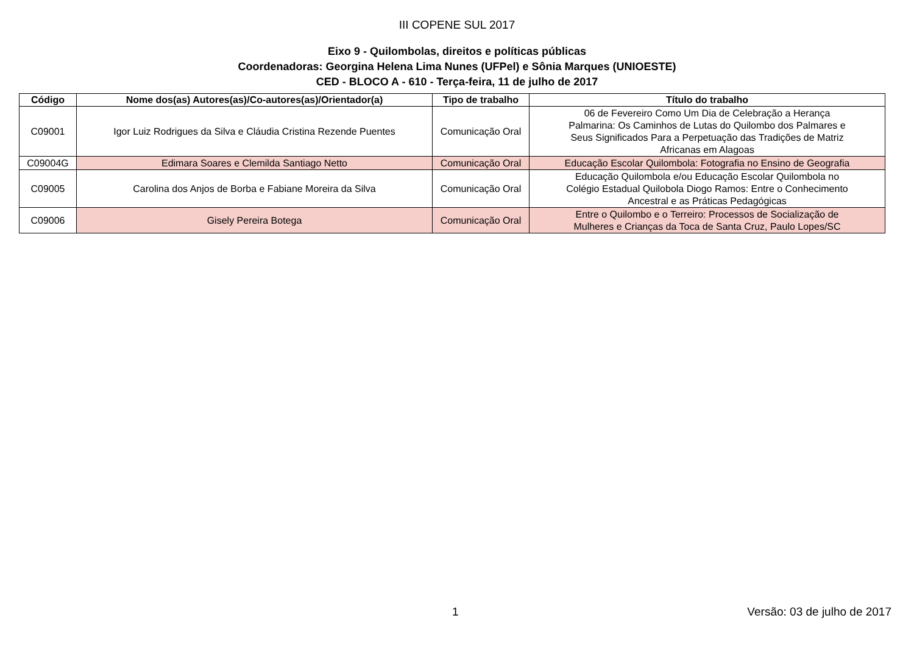III COPENE SUL 2017
Eixo 9 - Quilombolas, direitos e políticas públicas
Coordenadoras: Georgina Helena Lima Nunes (UFPel) e Sônia Marques (UNIOESTE)
CED - BLOCO A - 610 - Terça-feira, 11 de julho de 2017
| Código | Nome dos(as) Autores(as)/Co-autores(as)/Orientador(a) | Tipo de trabalho | Título do trabalho |
| --- | --- | --- | --- |
| C09001 | Igor Luiz Rodrigues da Silva e Cláudia Cristina Rezende Puentes | Comunicação Oral | 06 de Fevereiro Como Um Dia de Celebração a Herança Palmarina: Os Caminhos de Lutas do Quilombo dos Palmares e Seus Significados Para a Perpetuação das Tradições de Matriz Africanas em Alagoas |
| C09004G | Edimara Soares e Clemilda Santiago Netto | Comunicação Oral | Educação Escolar Quilombola: Fotografia no Ensino de Geografia |
| C09005 | Carolina dos Anjos de Borba e Fabiane Moreira da Silva | Comunicação Oral | Educação Quilombola e/ou Educação Escolar Quilombola no Colégio Estadual Quilobola Diogo Ramos: Entre o Conhecimento Ancestral e as Práticas Pedagógicas |
| C09006 | Gisely Pereira Botega | Comunicação Oral | Entre o Quilombo e o Terreiro: Processos de Socialização de Mulheres e Crianças da Toca de Santa Cruz, Paulo Lopes/SC |
1 Versão: 03 de julho de 2017